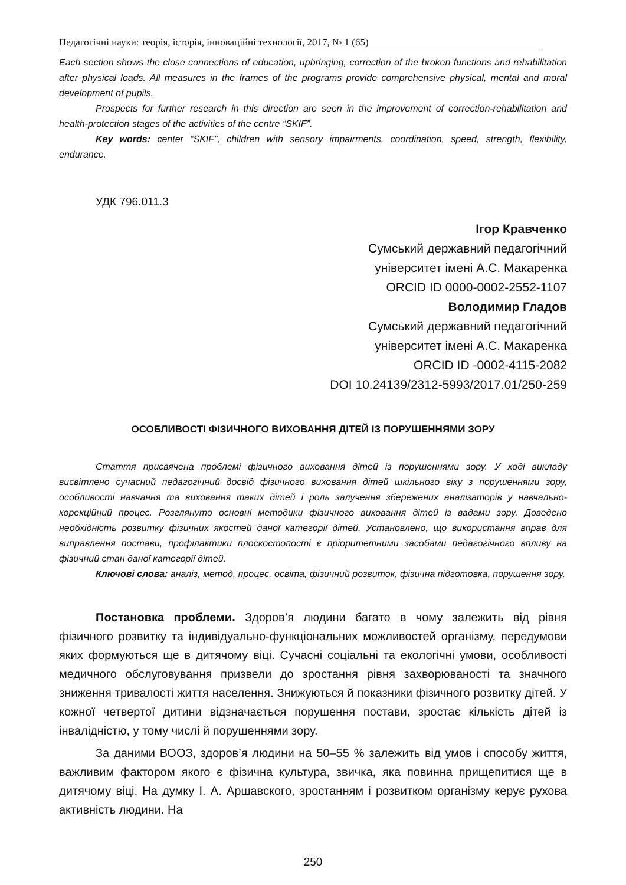Педагогічні науки: теорія, історія, інноваційні технології, 2017, № 1 (65)
Each section shows the close connections of education, upbringing, correction of the broken functions and rehabilitation after physical loads. All measures in the frames of the programs provide comprehensive physical, mental and moral development of pupils.
Prospects for further research in this direction are seen in the improvement of correction-rehabilitation and health-protection stages of the activities of the centre “SKIF”.
Key words: center “SKIF”, children with sensory impairments, coordination, speed, strength, flexibility, endurance.
УДК 796.011.3
Ігор Кравченко
Сумський державний педагогічний
університет імені А.С. Макаренка
ORCID ID 0000-0002-2552-1107
Володимир Гладов
Сумський державний педагогічний
університет імені А.С. Макаренка
ORCID ID -0002-4115-2082
DOI 10.24139/2312-5993/2017.01/250-259
ОСОБЛИВОСТІ ФІЗИЧНОГО ВИХОВАННЯ ДІТЕЙ ІЗ ПОРУШЕННЯМИ ЗОРУ
Стаття присвячена проблемі фізичного виховання дітей із порушеннями зору. У ході викладу висвітлено сучасний педагогічний досвід фізичного виховання дітей шкільного віку з порушеннями зору, особливості навчання та виховання таких дітей і роль залучення збережених аналізаторів у навчально-корекційний процес. Розглянуто основні методики фізичного виховання дітей із вадами зору. Доведено необхідність розвитку фізичних якостей даної категорії дітей. Установлено, що використання вправ для виправлення постави, профілактики плоскостопості є пріоритетними засобами педагогічного впливу на фізичний стан даної категорії дітей.
Ключові слова: аналіз, метод, процес, освіта, фізичний розвиток, фізична підготовка, порушення зору.
Постановка проблеми. Здоров’я людини багато в чому залежить від рівня фізичного розвитку та індивідуально-функціональних можливостей організму, передумови яких формуються ще в дитячому віці. Сучасні соціальні та екологічні умови, особливості медичного обслуговування призвели до зростання рівня захворюваності та значного зниження тривалості життя населення. Знижуються й показники фізичного розвитку дітей. У кожної четвертої дитини відзначається порушення постави, зростає кількість дітей із інвалідністю, у тому числі й порушеннями зору.
За даними ВООЗ, здоров’я людини на 50–55 % залежить від умов і способу життя, важливим фактором якого є фізична культура, звичка, яка повинна прищепитися ще в дитячому віці. На думку І. А. Аршавского, зростанням і розвитком організму керує рухова активність людини. На
250